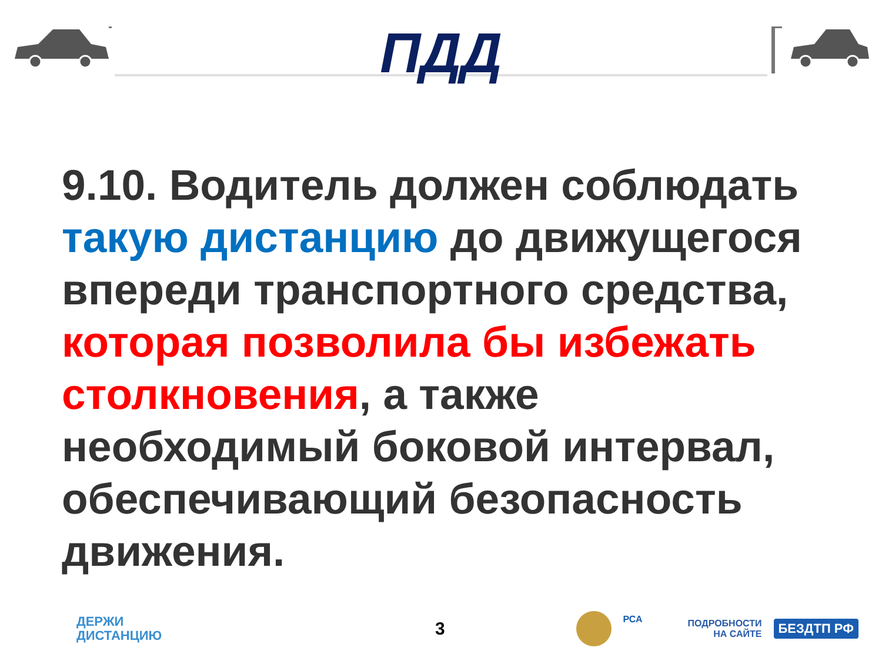ПДД
9.10. Водитель должен соблюдать такую дистанцию до движущегося впереди транспортного средства, которая позволила бы избежать столкновения, а также необходимый боковой интервал, обеспечивающий безопасность движения.
ДЕРЖИ
ДИСТАНЦИЮ
3
РСА ПОДРОБНОСТИ
НА САЙТЕ БЕЗДТП РФ